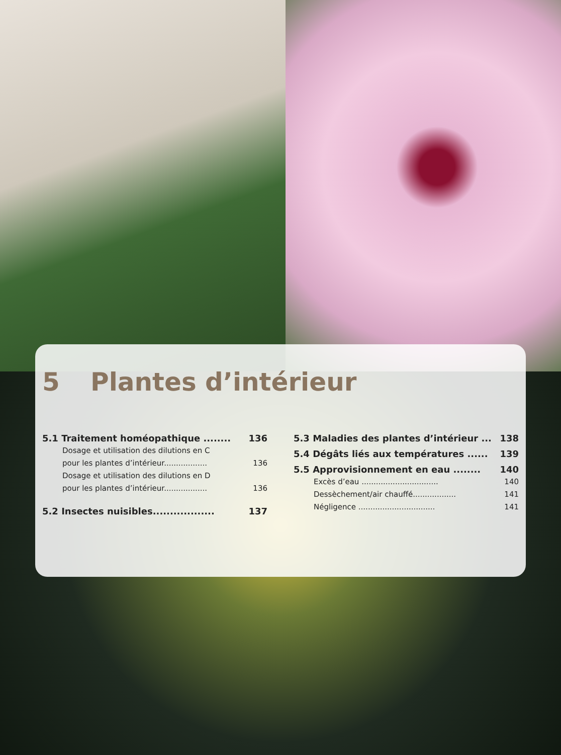5 Plantes d’intérieur
5.1 Traitement homéopathique ........ 136
Dosage et utilisation des dilutions en C
pour les plantes d’intérieur.................. 136
Dosage et utilisation des dilutions en D
pour les plantes d’intérieur.................. 136
5.2 Insectes nuisibles.................. 137
5.3 Maladies des plantes d’intérieur ... 138
5.4 Dégâts liés aux températures ...... 139
5.5 Approvisionnement en eau ........ 140
Excès d’eau ................................ 140
Dessèchement/air chauffé.................. 141
Négligence ................................ 141